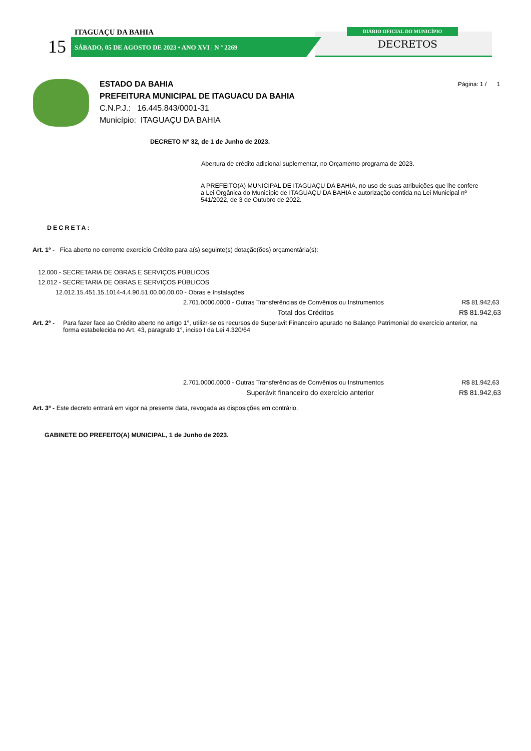ITAGUAÇU DA BAHIA
15
SÁBADO, 05 DE AGOSTO DE 2023 • ANO XVI | N º 2269
DIÁRIO OFICIAL DO MUNICÍPIO
DECRETOS
Página: 1 / 1
ESTADO DA BAHIA
PREFEITURA MUNICIPAL DE ITAGUACU DA BAHIA
C.N.P.J.: 16.445.843/0001-31
Município: ITAGUAÇU DA BAHIA
DECRETO Nº 32, de 1 de Junho de 2023.
Abertura de crédito adicional suplementar, no Orçamento programa de 2023.
A PREFEITO(A) MUNICIPAL DE ITAGUAÇU DA BAHIA, no uso de suas atribuições que lhe confere a Lei Orgânica do Município de ITAGUAÇU DA BAHIA e autorização contida na Lei Municipal nº 541/2022, de 3 de Outubro de 2022.
DECRETA:
Art. 1º - Fica aberto no corrente exercício Crédito para a(s) seguinte(s) dotação(ões) orçamentária(s):
12.000 - SECRETARIA DE OBRAS E SERVIÇOS PÚBLICOS
12.012 - SECRETARIA DE OBRAS E SERVIÇOS PÚBLICOS
12.012.15.451.15.1014-4.4.90.51.00.00.00.00 - Obras e Instalações
2.701.0000.0000 - Outras Transferências de Convênios ou Instrumentos R$ 81.942,63
Total dos Créditos R$ 81.942,63
Art. 2º - Para fazer face ao Crédito aberto no artigo 1°, utilizr-se os recursos de Superavit Financeiro apurado no Balanço Patrimonial do exercício anterior, na forma estabelecida no Art. 43, paragrafo 1°, inciso I da Lei 4.320/64
2.701.0000.0000 - Outras Transferências de Convênios ou Instrumentos R$ 81.942,63
Superávit financeiro do exercício anterior R$ 81.942,63
Art. 3º - Este decreto entrará em vigor na presente data, revogada as disposições em contrário.
GABINETE DO PREFEITO(A) MUNICIPAL, 1 de Junho de 2023.